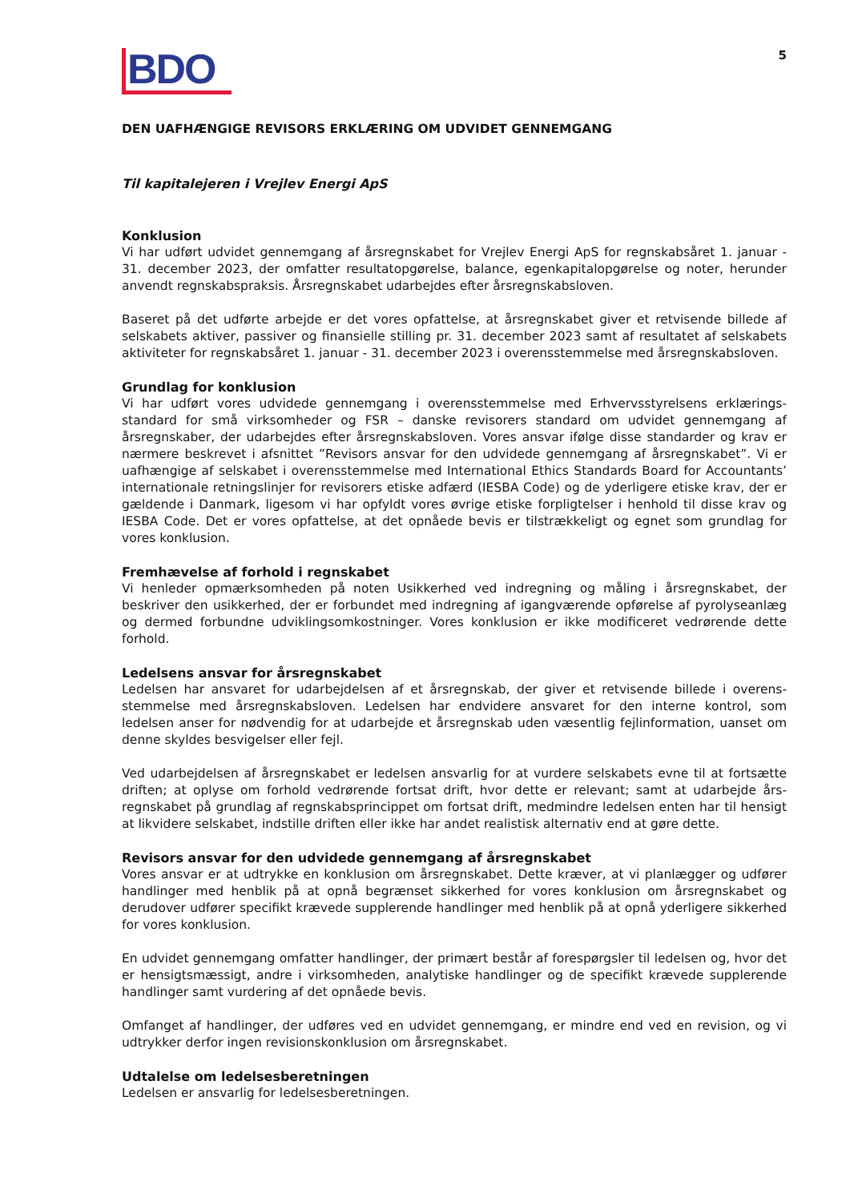BDO
5
DEN UAFHÆNGIGE REVISORS ERKLÆRING OM UDVIDET GENNEMGANG
Til kapitalejeren i Vrejlev Energi ApS
Konklusion
Vi har udført udvidet gennemgang af årsregnskabet for Vrejlev Energi ApS for regnskabsåret 1. januar - 31. december 2023, der omfatter resultatopgørelse, balance, egenkapitalopgørelse og noter, herunder anvendt regnskabspraksis. Årsregnskabet udarbejdes efter årsregnskabsloven.
Baseret på det udførte arbejde er det vores opfattelse, at årsregnskabet giver et retvisende billede af selskabets aktiver, passiver og finansielle stilling pr. 31. december 2023 samt af resultatet af selskabets aktiviteter for regnskabsåret 1. januar - 31. december 2023 i overensstemmelse med årsregnskabsloven.
Grundlag for konklusion
Vi har udført vores udvidede gennemgang i overensstemmelse med Erhvervsstyrelsens erklærings-standard for små virksomheder og FSR – danske revisorers standard om udvidet gennemgang af årsregnskaber, der udarbejdes efter årsregnskabsloven. Vores ansvar ifølge disse standarder og krav er nærmere beskrevet i afsnittet ”Revisors ansvar for den udvidede gennemgang af årsregnskabet”. Vi er uafhængige af selskabet i overensstemmelse med International Ethics Standards Board for Accountants’ internationale retningslinjer for revisorers etiske adfærd (IESBA Code) og de yderligere etiske krav, der er gældende i Danmark, ligesom vi har opfyldt vores øvrige etiske forpligtelser i henhold til disse krav og IESBA Code. Det er vores opfattelse, at det opnåede bevis er tilstrækkeligt og egnet som grundlag for vores konklusion.
Fremhævelse af forhold i regnskabet
Vi henleder opmærksomheden på noten Usikkerhed ved indregning og måling i årsregnskabet, der beskriver den usikkerhed, der er forbundet med indregning af igangværende opførelse af pyrolyseanlæg og dermed forbundne udviklingsomkostninger. Vores konklusion er ikke modificeret vedrørende dette forhold.
Ledelsens ansvar for årsregnskabet
Ledelsen har ansvaret for udarbejdelsen af et årsregnskab, der giver et retvisende billede i overens-stemmelse med årsregnskabsloven. Ledelsen har endvidere ansvaret for den interne kontrol, som ledelsen anser for nødvendig for at udarbejde et årsregnskab uden væsentlig fejlinformation, uanset om denne skyldes besvigelser eller fejl.
Ved udarbejdelsen af årsregnskabet er ledelsen ansvarlig for at vurdere selskabets evne til at fortsætte driften; at oplyse om forhold vedrørende fortsat drift, hvor dette er relevant; samt at udarbejde års-regnskabet på grundlag af regnskabsprincippet om fortsat drift, medmindre ledelsen enten har til hensigt at likvidere selskabet, indstille driften eller ikke har andet realistisk alternativ end at gøre dette.
Revisors ansvar for den udvidede gennemgang af årsregnskabet
Vores ansvar er at udtrykke en konklusion om årsregnskabet. Dette kræver, at vi planlægger og udfører handlinger med henblik på at opnå begrænset sikkerhed for vores konklusion om årsregnskabet og derudover udfører specifikt krævede supplerende handlinger med henblik på at opnå yderligere sikkerhed for vores konklusion.
En udvidet gennemgang omfatter handlinger, der primært består af forespørgsler til ledelsen og, hvor det er hensigtsmæssigt, andre i virksomheden, analytiske handlinger og de specifikt krævede supplerende handlinger samt vurdering af det opnåede bevis.
Omfanget af handlinger, der udføres ved en udvidet gennemgang, er mindre end ved en revision, og vi udtrykker derfor ingen revisionskonklusion om årsregnskabet.
Udtalelse om ledelsesberetningen
Ledelsen er ansvarlig for ledelsesberetningen.